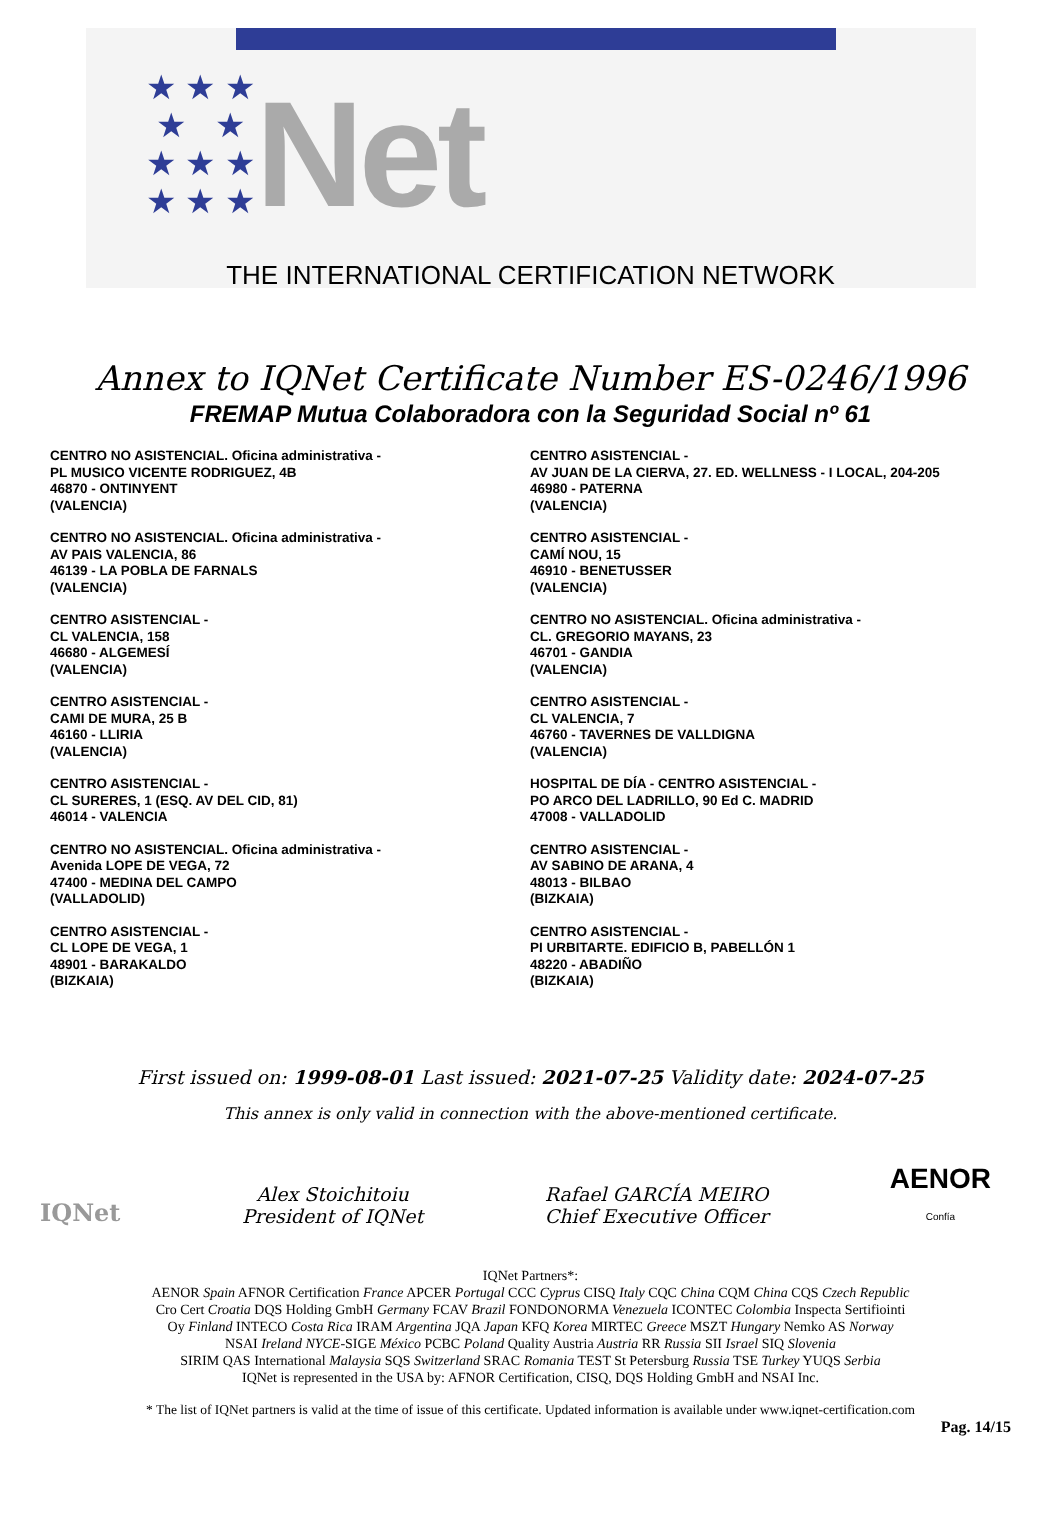★ ★ ★
★ ★
★ ★ ★
★ ★ ★
Net
THE INTERNATIONAL CERTIFICATION NETWORK
Annex to IQNet Certificate Number ES-0246/1996
FREMAP Mutua Colaboradora con la Seguridad Social nº 61
CENTRO NO ASISTENCIAL. Oficina administrativa -
PL MUSICO VICENTE RODRIGUEZ, 4B
46870 - ONTINYENT
(VALENCIA)
CENTRO NO ASISTENCIAL. Oficina administrativa -
AV PAIS VALENCIA, 86
46139 - LA POBLA DE FARNALS
(VALENCIA)
CENTRO ASISTENCIAL -
CL VALENCIA, 158
46680 - ALGEMESÍ
(VALENCIA)
CENTRO ASISTENCIAL -
CAMI DE MURA, 25 B
46160 - LLIRIA
(VALENCIA)
CENTRO ASISTENCIAL -
CL SURERES, 1 (ESQ. AV DEL CID, 81)
46014 - VALENCIA
CENTRO NO ASISTENCIAL. Oficina administrativa -
Avenida LOPE DE VEGA, 72
47400 - MEDINA DEL CAMPO
(VALLADOLID)
CENTRO ASISTENCIAL -
CL LOPE DE VEGA, 1
48901 - BARAKALDO
(BIZKAIA)
CENTRO ASISTENCIAL -
AV JUAN DE LA CIERVA, 27. ED. WELLNESS - I LOCAL, 204-205
46980 - PATERNA
(VALENCIA)
CENTRO ASISTENCIAL -
CAMÍ NOU, 15
46910 - BENETUSSER
(VALENCIA)
CENTRO NO ASISTENCIAL. Oficina administrativa -
CL. GREGORIO MAYANS, 23
46701 - GANDIA
(VALENCIA)
CENTRO ASISTENCIAL -
CL VALENCIA, 7
46760 - TAVERNES DE VALLDIGNA
(VALENCIA)
HOSPITAL DE DÍA - CENTRO ASISTENCIAL -
PO ARCO DEL LADRILLO, 90 Ed C. MADRID
47008 - VALLADOLID
CENTRO ASISTENCIAL -
AV SABINO DE ARANA, 4
48013 - BILBAO
(BIZKAIA)
CENTRO ASISTENCIAL -
PI URBITARTE. EDIFICIO B, PABELLÓN 1
48220 - ABADIÑO
(BIZKAIA)
First issued on: 1999-08-01 Last issued: 2021-07-25 Validity date: 2024-07-25
This annex is only valid in connection with the above-mentioned certificate.
IQNet
Alex Stoichitoiu
President of IQNet
Rafael GARCÍA MEIRO
Chief Executive Officer
AENOR
Confía
IQNet Partners*:
AENOR Spain AFNOR Certification France APCER Portugal CCC Cyprus CISQ Italy CQC China CQM China CQS Czech Republic
Cro Cert Croatia DQS Holding GmbH Germany FCAV Brazil FONDONORMA Venezuela ICONTEC Colombia Inspecta Sertifiointi
Oy Finland INTECO Costa Rica IRAM Argentina JQA Japan KFQ Korea MIRTEC Greece MSZT Hungary Nemko AS Norway
NSAI Ireland NYCE-SIGE México PCBC Poland Quality Austria Austria RR Russia SII Israel SIQ Slovenia
SIRIM QAS International Malaysia SQS Switzerland SRAC Romania TEST St Petersburg Russia TSE Turkey YUQS Serbia
IQNet is represented in the USA by: AFNOR Certification, CISQ, DQS Holding GmbH and NSAI Inc.
* The list of IQNet partners is valid at the time of issue of this certificate. Updated information is available under www.iqnet-certification.com
Pag. 14/15